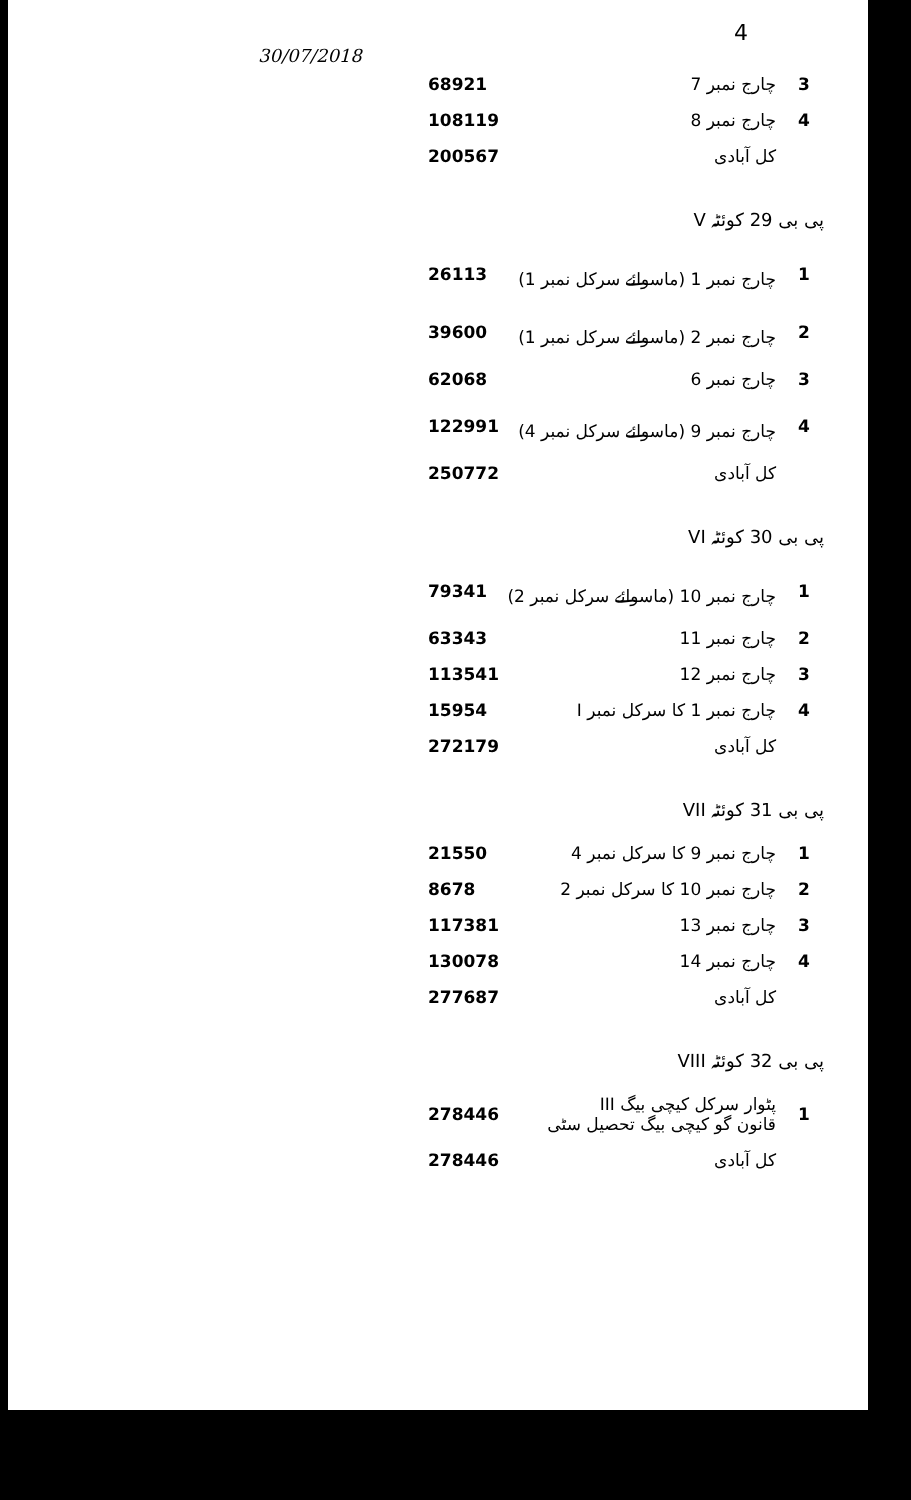4
30/07/2018
| 3 | چارج نمبر 7 | 68921 |
| 4 | چارج نمبر 8 | 108119 |
| | کل آبادی | 200567 |
| پی بی 29 کوئٹہ V | | |
| 1 | چارج نمبر 1 (ماسوائے سرکل نمبر 1) | 26113 |
| 2 | چارج نمبر 2 (ماسوائے سرکل نمبر 1) | 39600 |
| 3 | چارج نمبر 6 | 62068 |
| 4 | چارج نمبر 9 (ماسوائے سرکل نمبر 4) | 122991 |
| | کل آبادی | 250772 |
| پی بی 30 کوئٹہ VI | | |
| 1 | چارج نمبر 10 (ماسوائے سرکل نمبر 2) | 79341 |
| 2 | چارج نمبر 11 | 63343 |
| 3 | چارج نمبر 12 | 113541 |
| 4 | چارج نمبر 1 کا سرکل نمبر I | 15954 |
| | کل آبادی | 272179 |
| پی بی 31 کوئٹہ VII | | |
| 1 | چارج نمبر 9 کا سرکل نمبر 4 | 21550 |
| 2 | چارج نمبر 10 کا سرکل نمبر 2 | 8678 |
| 3 | چارج نمبر 13 | 117381 |
| 4 | چارج نمبر 14 | 130078 |
| | کل آبادی | 277687 |
| پی بی 32 کوئٹہ VIII | | |
| 1 | پٹوار سرکل کیچی بیگ III قانون گو کیچی بیگ تحصیل سٹی | 278446 |
| | کل آبادی | 278446 |